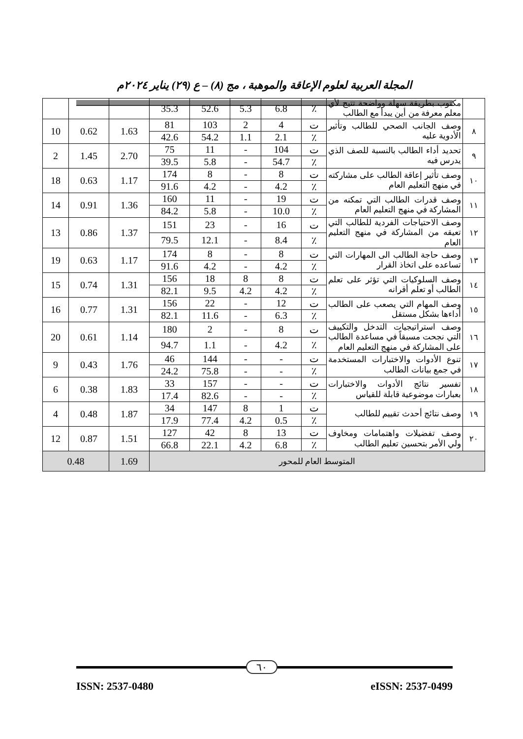المجلة العربية لعلوم الإعاقة والموهبة ، مج (٨) – ع (٢٩) يناير ٢٠٢٤م
| | مكتوب بطريقة سهلة وواضحة تتيح لأي معلم معرفة من أين يبدأ مع الطالب | ٪ | 6.8 | 5.3 | 52.6 | 35.3 | | | |
| ٨ | وصف الجانب الصحي للطالب وتأثير الأدوية عليه | ت | 4 | 2 | 103 | 81 | 1.63 | 0.62 | 10 |
| | | ٪ | 2.1 | 1.1 | 54.2 | 42.6 | | | |
| ٩ | تحديد أداء الطالب بالنسبة للصف الذي يدرس فيه | ت | 104 | - | 11 | 75 | 2.70 | 1.45 | 2 |
| | | ٪ | 54.7 | - | 5.8 | 39.5 | | | |
| ١٠ | وصف تأثير إعاقة الطالب على مشاركته في منهج التعليم العام | ت | 8 | - | 8 | 174 | 1.17 | 0.63 | 18 |
| | | ٪ | 4.2 | - | 4.2 | 91.6 | | | |
| ١١ | وصف قدرات الطالب التي تمكنه من المشاركة في منهج التعليم العام | ت | 19 | - | 11 | 160 | 1.36 | 0.91 | 14 |
| | | ٪ | 10.0 | - | 5.8 | 84.2 | | | |
| ١٢ | وصف الاحتياجات الفردية للطالب التي تعيقه من المشاركة في منهج التعليم العام | ت | 16 | - | 23 | 151 | 1.37 | 0.86 | 13 |
| | | ٪ | 8.4 | - | 12.1 | 79.5 | | | |
| ١٣ | وصف حاجة الطالب الى المهارات التي تساعده على اتخاذ القرار | ت | 8 | - | 8 | 174 | 1.17 | 0.63 | 19 |
| | | ٪ | 4.2 | - | 4.2 | 91.6 | | | |
| ١٤ | وصف السلوكيات التي تؤثر على تعلم الطالب أو تعلم أقرانه | ت | 8 | 8 | 18 | 156 | 1.31 | 0.74 | 15 |
| | | ٪ | 4.2 | 4.2 | 9.5 | 82.1 | | | |
| ١٥ | وصف المهام التي يصعب على الطالب أداءها بشكل مستقل | ت | 12 | - | 22 | 156 | 1.31 | 0.77 | 16 |
| | | ٪ | 6.3 | - | 11.6 | 82.1 | | | |
| ١٦ | وصف استراتيجيات التدخل والتكييف التي نجحت مسبقاً في مساعدة الطالب على المشاركة في منهج التعليم العام | ت | 8 | - | 2 | 180 | 1.14 | 0.61 | 20 |
| | | ٪ | 4.2 | - | 1.1 | 94.7 | | | |
| ١٧ | تنوع الأدوات والاختبارات المستخدمة في جمع بيانات الطالب | ت | - | - | 144 | 46 | 1.76 | 0.43 | 9 |
| | | ٪ | - | - | 75.8 | 24.2 | | | |
| ١٨ | تفسير نتائج الأدوات والاختبارات بعبارات موضوعية قابلة للقياس | ت | - | - | 157 | 33 | 1.83 | 0.38 | 6 |
| | | ٪ | - | - | 82.6 | 17.4 | | | |
| ١٩ | وصف نتائج أحدث تقييم للطالب | ت | 1 | 8 | 147 | 34 | 1.87 | 0.48 | 4 |
| | | ٪ | 0.5 | 4.2 | 77.4 | 17.9 | | | |
| ٢٠ | وصف تفضيلات واهتمامات ومخاوف ولي الأمر بتحسين تعليم الطالب | ت | 13 | 8 | 42 | 127 | 1.51 | 0.87 | 12 |
| | | ٪ | 6.8 | 4.2 | 22.1 | 66.8 | | | |
| المتوسط العام للمحور | | | | | | | 1.69 | 0.48 | |
٦٠
ISSN: 2537-0480 eISSN: 2537-0499